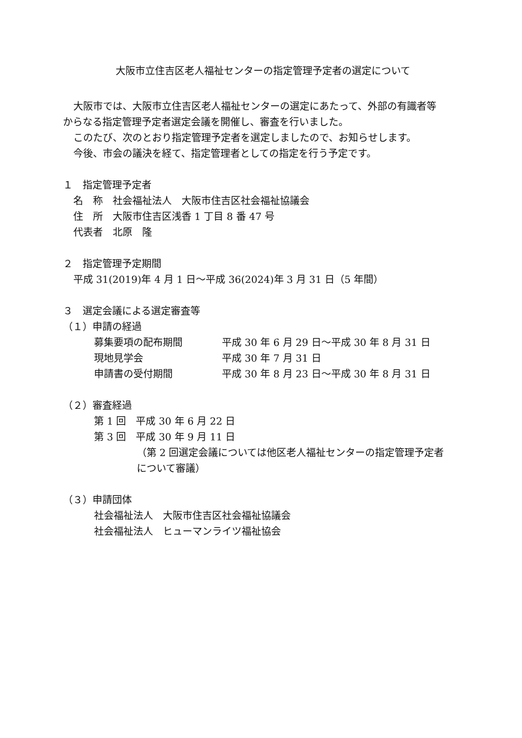大阪市立住吉区老人福祉センターの指定管理予定者の選定について
大阪市では、大阪市立住吉区老人福祉センターの選定にあたって、外部の有識者等
からなる指定管理予定者選定会議を開催し、審査を行いました。
このたび、次のとおり指定管理予定者を選定しましたので、お知らせします。
今後、市会の議決を経て、指定管理者としての指定を行う予定です。
１　指定管理予定者
名　称　社会福祉法人　大阪市住吉区社会福祉協議会
住　所　大阪市住吉区浅香 1 丁目 8 番 47 号
代表者　北原　隆
２　指定管理予定期間
平成 31(2019)年 4 月 1 日～平成 36(2024)年 3 月 31 日（5 年間）
３　選定会議による選定審査等
（１）申請の経過
募集要項の配布期間 平成 30 年 6 月 29 日～平成 30 年 8 月 31 日
現地見学会 平成 30 年 7 月 31 日
申請書の受付期間 平成 30 年 8 月 23 日～平成 30 年 8 月 31 日
（２）審査経過
第 1 回　平成 30 年 6 月 22 日
第 3 回　平成 30 年 9 月 11 日
（第 2 回選定会議については他区老人福祉センターの指定管理予定者
について審議）
（３）申請団体
社会福祉法人　大阪市住吉区社会福祉協議会
社会福祉法人　ヒューマンライツ福祉協会